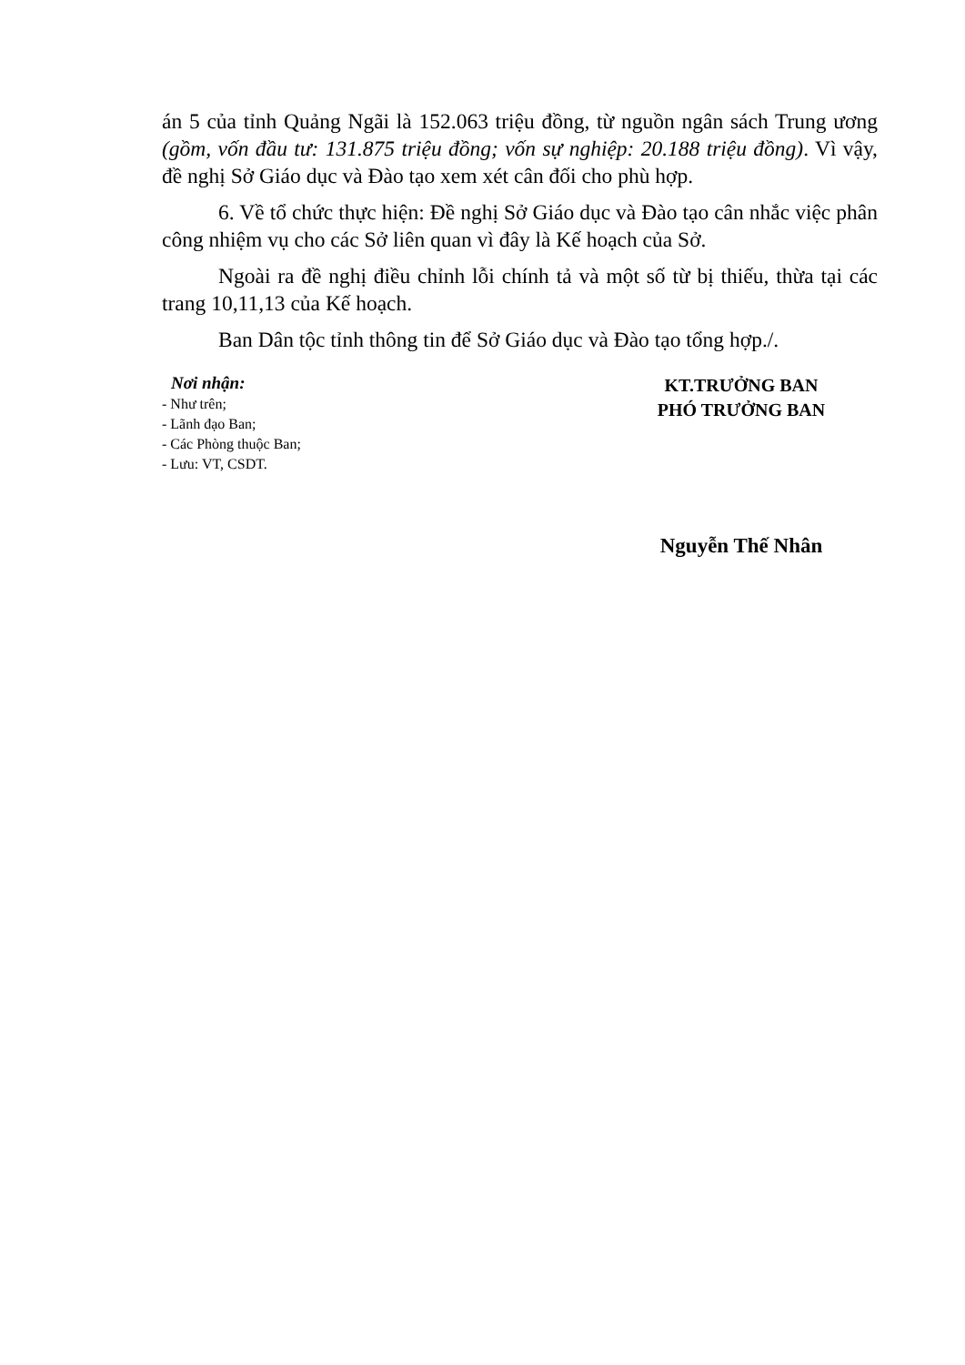án 5 của tỉnh Quảng Ngãi là 152.063 triệu đồng, từ nguồn ngân sách Trung ương (gồm, vốn đầu tư: 131.875 triệu đồng; vốn sự nghiệp: 20.188 triệu đồng). Vì vậy, đề nghị Sở Giáo dục và Đào tạo xem xét cân đối cho phù hợp.
6. Về tổ chức thực hiện: Đề nghị Sở Giáo dục và Đào tạo cân nhắc việc phân công nhiệm vụ cho các Sở liên quan vì đây là Kế hoạch của Sở.
Ngoài ra đề nghị điều chỉnh lỗi chính tả và một số từ bị thiếu, thừa tại các trang 10,11,13 của Kế hoạch.
Ban Dân tộc tỉnh thông tin để Sở Giáo dục và Đào tạo tổng hợp./.
Nơi nhận:
- Như trên;
- Lãnh đạo Ban;
- Các Phòng thuộc Ban;
- Lưu: VT, CSDT.
KT.TRƯỞNG BAN
PHÓ TRƯỞNG BAN
Nguyễn Thế Nhân